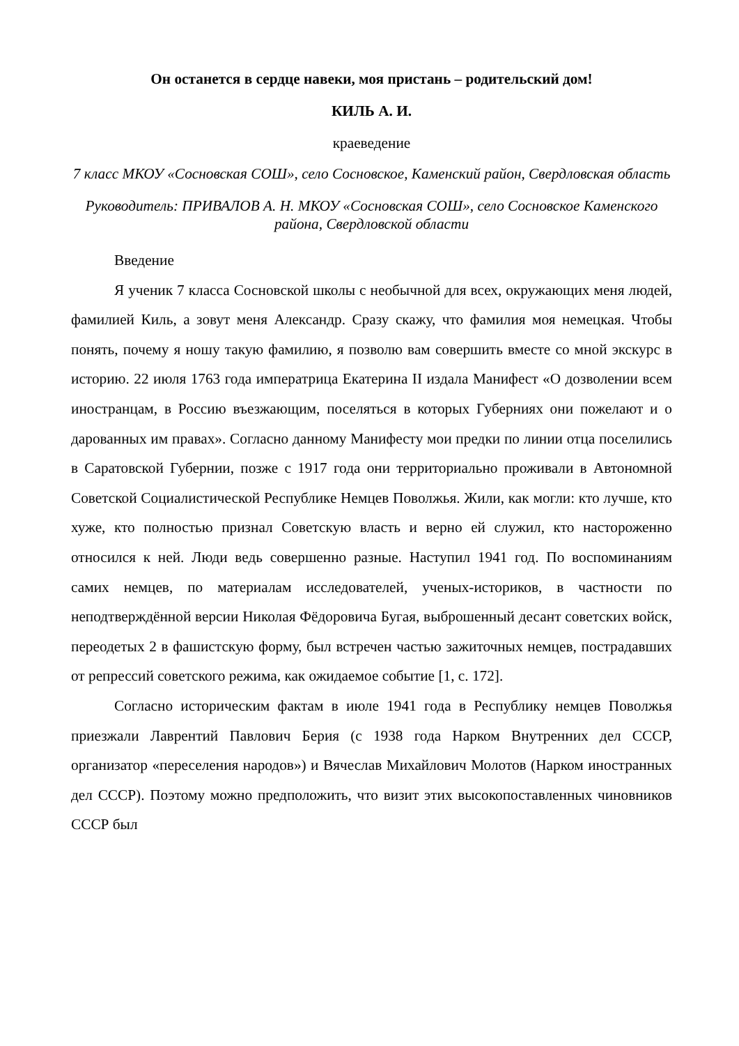Он останется в сердце навеки, моя пристань – родительский дом!
КИЛЬ А. И.
краеведение
7 класс МКОУ «Сосновская СОШ», село Сосновское, Каменский район, Свердловская область
Руководитель: ПРИВАЛОВ А. Н. МКОУ «Сосновская СОШ», село Сосновское Каменского района, Свердловской области
Введение
Я ученик 7 класса Сосновской школы с необычной для всех, окружающих меня людей, фамилией Киль, а зовут меня Александр. Сразу скажу, что фамилия моя немецкая. Чтобы понять, почему я ношу такую фамилию, я позволю вам совершить вместе со мной экскурс в историю. 22 июля 1763 года императрица Екатерина II издала Манифест «О дозволении всем иностранцам, в Россию въезжающим, поселяться в которых Губерниях они пожелают и о дарованных им правах». Согласно данному Манифесту мои предки по линии отца поселились в Саратовской Губернии, позже с 1917 года они территориально проживали в Автономной Советской Социалистической Республике Немцев Поволжья. Жили, как могли: кто лучше, кто хуже, кто полностью признал Советскую власть и верно ей служил, кто настороженно относился к ней. Люди ведь совершенно разные. Наступил 1941 год. По воспоминаниям самих немцев, по материалам исследователей, ученых-историков, в частности по неподтверждённой версии Николая Фёдоровича Бугая, выброшенный десант советских войск, переодетых 2 в фашистскую форму, был встречен частью зажиточных немцев, пострадавших от репрессий советского режима, как ожидаемое событие [1, с. 172].
Согласно историческим фактам в июле 1941 года в Республику немцев Поволжья приезжали Лаврентий Павлович Берия (с 1938 года Нарком Внутренних дел СССР, организатор «переселения народов») и Вячеслав Михайлович Молотов (Нарком иностранных дел СССР). Поэтому можно предположить, что визит этих высокопоставленных чиновников СССР был